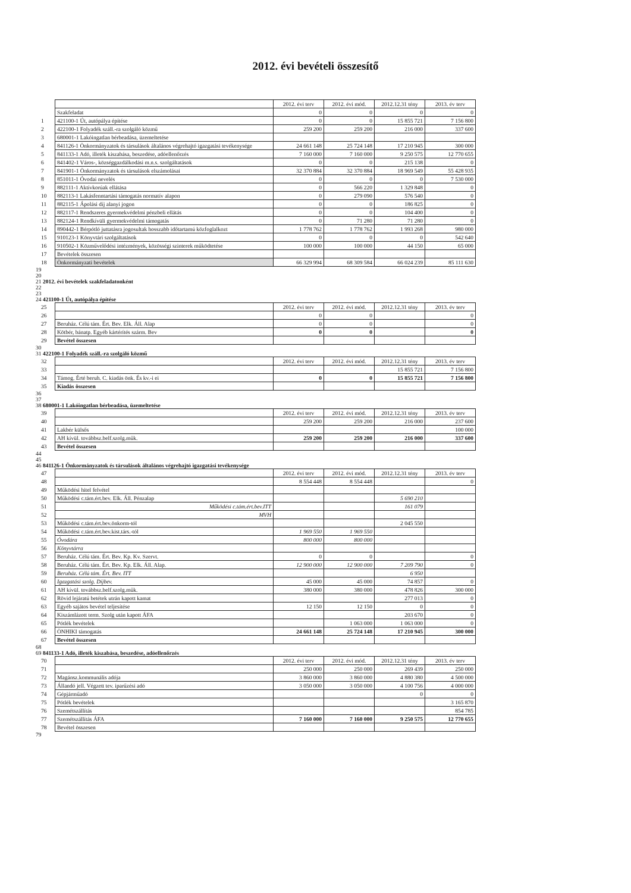2012. évi bevételi összesítő
| | | 2012. évi terv | 2012. évi mód. | 2012.12.31 tény | 2013. év terv |
| | Szakfeladat | 0 | 0 | 0 | 0 |
| 1 | 421100-1 Út, autópálya építése | 0 | 0 | 15 855 721 | 7 156 800 |
| 2 | 422100-1 Folyadék száll.-ra szolgáló közmű | 259 200 | 259 200 | 216 000 | 337 600 |
| 3 | 680001-1 Lakóingatlan bérbeadása, üzemeltetése | | | | |
| 4 | 841126-1 Önkormányzatok és társulások általános végrehajtó igazgatási tevékenysége | 24 661 148 | 25 724 148 | 17 210 945 | 300 000 |
| 5 | 841133-1 Adó, illeték kiszabása, beszedése, adóellenőrzés | 7 160 000 | 7 160 000 | 9 250 575 | 12 770 655 |
| 6 | 841402-1 Város-, községgazdálkodási m.n.s. szolgáltatások | 0 | 0 | 215 138 | 0 |
| 7 | 841901-1 Önkormányzatok és társulások elszámolásai | 32 370 884 | 32 370 884 | 18 969 549 | 55 428 935 |
| 8 | 851011-1 Óvodai nevelés | 0 | 0 | 0 | 7 530 000 |
| 9 | 882111-1 Aktívkorúak ellátása | 0 | 566 220 | 1 329 848 | 0 |
| 10 | 882113-1 Lakásfenntartási támogatás normatív alapon | 0 | 279 090 | 576 540 | 0 |
| 11 | 882115-1 Ápolási díj alanyi jogon | 0 | 0 | 186 825 | 0 |
| 12 | 882117-1 Rendszeres gyermekvédelmi pénzbeli ellátás | 0 | 0 | 104 400 | 0 |
| 13 | 882124-1 Rendkívüli gyermekvédelmi támogatás | 0 | 71 280 | 71 280 | 0 |
| 14 | 890442-1 Bérpótló juttatásra jogosultak hosszabb időtartamú közfoglalkozt | 1 778 762 | 1 778 762 | 1 993 268 | 980 000 |
| 15 | 910123-1 Könyvtári szolgáltatások | 0 | 0 | 0 | 542 640 |
| 16 | 910502-1 Közművelődési intézmények, közösségi szinterek működtetése | 100 000 | 100 000 | 44 150 | 65 000 |
| 17 | Bevételek összesen | | | | |
| 18 | Önkormányzati bevételek | 66 329 994 | 68 309 584 | 66 024 239 | 85 111 630 |
19
20
21 2012. évi bevételek szakfeladatonként
22
23
24 421100-1 Út, autópálya építése
| 25 | | 2012. évi terv | 2012. évi mód. | 2012.12.31 tény | 2013. év terv |
| 26 | | 0 | 0 | | 0 |
| 27 | Beruház. Célú tám. Ért. Bev. Elk. Áll. Alap | 0 | 0 | | 0 |
| 28 | Kötbér, bánatp. Egyéb kártérítés szárm. Bev | 0 | 0 | | 0 |
| 29 | Bevétel összesen | | | | |
30
31 422100-1 Folyadék száll.-ra szolgáló közmű
| 32 | | 2012. évi terv | 2012. évi mód. | 2012.12.31 tény | 2013. év terv |
| 33 | | | | 15 855 721 | 7 156 800 |
| 34 | Támog. Érté beruh. C. kiadás önk. És kv.-i ei | 0 | 0 | 15 855 721 | 7 156 800 |
| 35 | Kiadás összesen | | | | |
36
37
38 680001-1 Lakóingatlan bérbeadása, üzemeltetése
| 39 | | 2012. évi terv | 2012. évi mód. | 2012.12.31 tény | 2013. év terv |
| 40 | | 259 200 | 259 200 | 216 000 | 237 600 |
| 41 | Lakbér külsős | | | | 100 000 |
| 42 | AH kívül. továbbsz.belf.szolg.műk. | 259 200 | 259 200 | 216 000 | 337 600 |
| 43 | Bevétel összesen | | | | |
44
45
46 841126-1 Önkormányzatok és társulások általános végrehajtó igazgatási tevékenysége
| 47 | | 2012. évi terv | 2012. évi mód. | 2012.12.31 tény | 2013. év terv |
| 48 | | 8 554 448 | 8 554 448 | | 0 |
| 49 | Működési hitel felvétel | | | | |
| 50 | Működési c.tám.ért.bev. Elk. Áll. Pénzalap | | | 5 690 210 | |
| 51 | Működési c.tám.ért.bev.ITT | | | 161 079 | |
| 52 | MVH | | | | |
| 53 | Működési c.tám.ért.bev.önkorm-tól | | | 2 045 550 | |
| 54 | Működési c.tám.ért.bev.kist.társ.-tól | 1 969 550 | 1 969 550 | | |
| 55 | Óvodára | 800 000 | 800 000 | | |
| 56 | Könyvtárra | | | | |
| 57 | Beruház. Célú tám. Ért. Bev. Kp. Kv. Szervt. | 0 | 0 | | 0 |
| 58 | Beruház. Célú tám. Ért. Bev. Kp. Elk. Áll. Alap. | 12 900 000 | 12 900 000 | 7 209 790 | 0 |
| 59 | Beruház. Célú tám. Ért. Bev. ITT | | | 6 950 | |
| 60 | Igazgatási szolg. Díjbev. | 45 000 | 45 000 | 74 857 | 0 |
| 61 | AH kívül. továbbsz.belf.szolg.műk. | 380 000 | 380 000 | 478 826 | 300 000 |
| 62 | Rövid lejáratú betétek utrán kapott kamat | | | 277 013 | 0 |
| 63 | Egyéb sajátos bevétel teljesítése | 12 150 | 12 150 | 0 | 0 |
| 64 | Kiszámlázott term. Szolg után kapott ÁFA | | | 203 670 | 0 |
| 65 | Pótlék bevételek | | 1 063 000 | 1 063 000 | 0 |
| 66 | ÖNHIKI támogatás | 24 661 148 | 25 724 148 | 17 210 945 | 300 000 |
| 67 | Bevétel összesen | | | | |
68
69 841133-1 Adó, illeték kiszabása, beszedése, adóellenőrzés
| 70 | | 2012. évi terv | 2012. évi mód. | 2012.12.31 tény | 2013. év terv |
| 71 | | 250 000 | 250 000 | 269 439 | 250 000 |
| 72 | Magánsz.kommunális adója | 3 860 000 | 3 860 000 | 4 880 380 | 4 500 000 |
| 73 | Állandó jell. Végzett tev. iparűzési adó | 3 050 000 | 3 050 000 | 4 100 756 | 4 000 000 |
| 74 | Gépjárműadó | | | 0 | 0 |
| 75 | Pótlék bevételek | | | | 3 165 870 |
| 76 | Szemétszállítás | | | | 854 785 |
| 77 | Szemétszállítás ÁFA | 7 160 000 | 7 160 000 | 9 250 575 | 12 770 655 |
| 78 | Bevétel összesen | | | | |
79